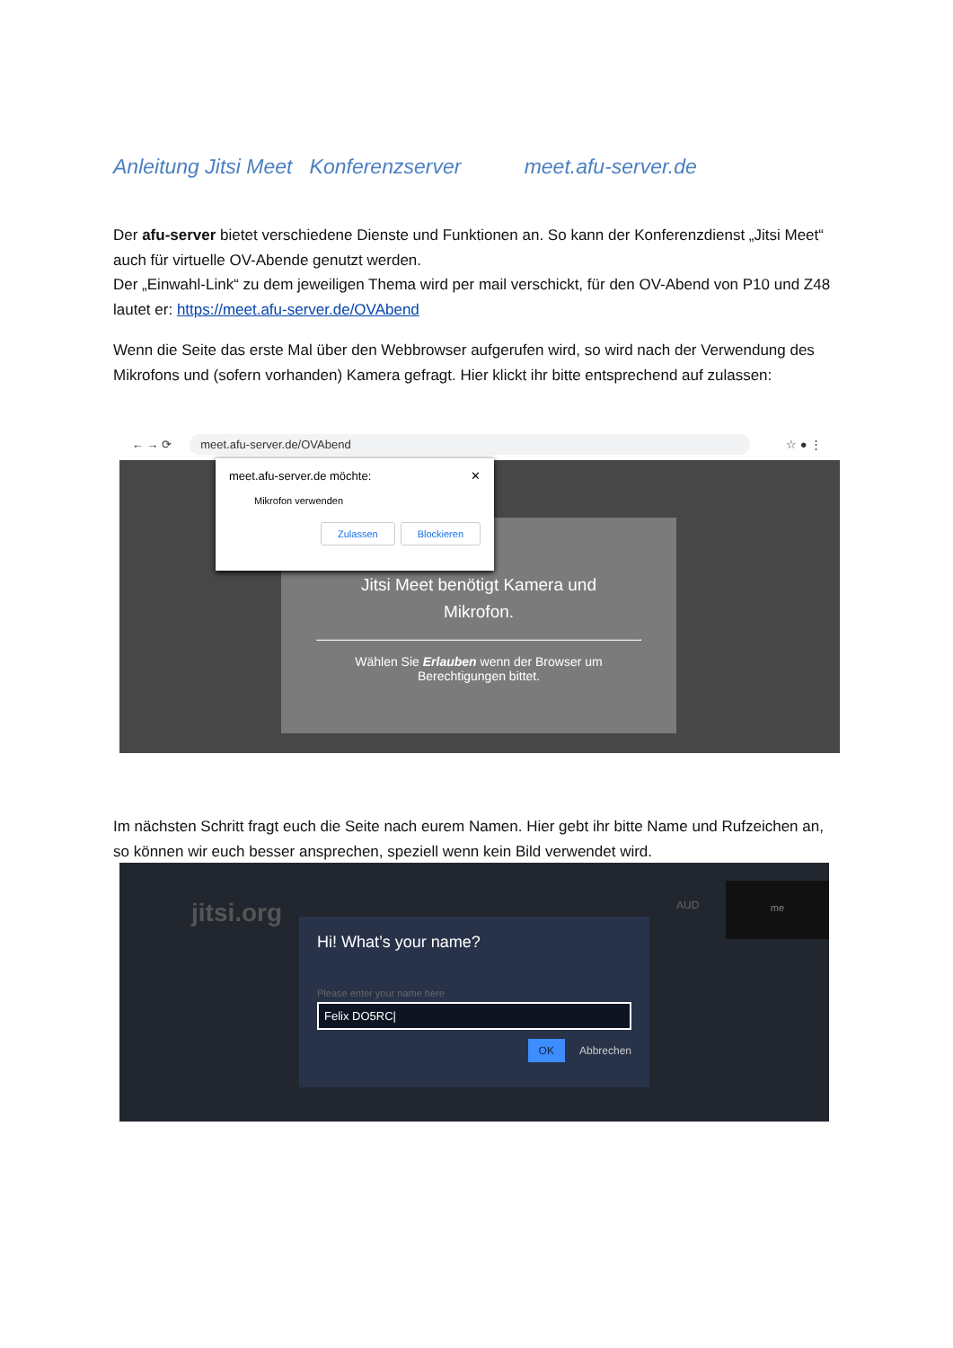Anleitung Jitsi Meet Konferenzserver meet.afu-server.de
Der afu-server bietet verschiedene Dienste und Funktionen an. So kann der Konferenzdienst „Jitsi Meet“ auch für virtuelle OV-Abende genutzt werden.
Der „Einwahl-Link“ zu dem jeweiligen Thema wird per mail verschickt, für den OV-Abend von P10 und Z48 lautet er: https://meet.afu-server.de/OVAbend
Wenn die Seite das erste Mal über den Webbrowser aufgerufen wird, so wird nach der Verwendung des Mikrofons und (sofern vorhanden) Kamera gefragt. Hier klickt ihr bitte entsprechend auf zulassen:
← → ⟳ meet.afu-server.de/OVAbend ☆ ● ⋮
Jitsi Meet benötigt Kamera und
Mikrofon.
Wählen Sie Erlauben wenn der Browser um
Berechtigungen bittet.
meet.afu-server.de möchte: ✕
Mikrofon verwenden
Zulassen Blockieren
Im nächsten Schritt fragt euch die Seite nach eurem Namen. Hier gebt ihr bitte Name und Rufzeichen an, so können wir euch besser ansprechen, speziell wenn kein Bild verwendet wird.
jitsi.org AUD
me
Hi! What’s your name?
Please enter your name here
Felix DO5RC|
OK Abbrechen